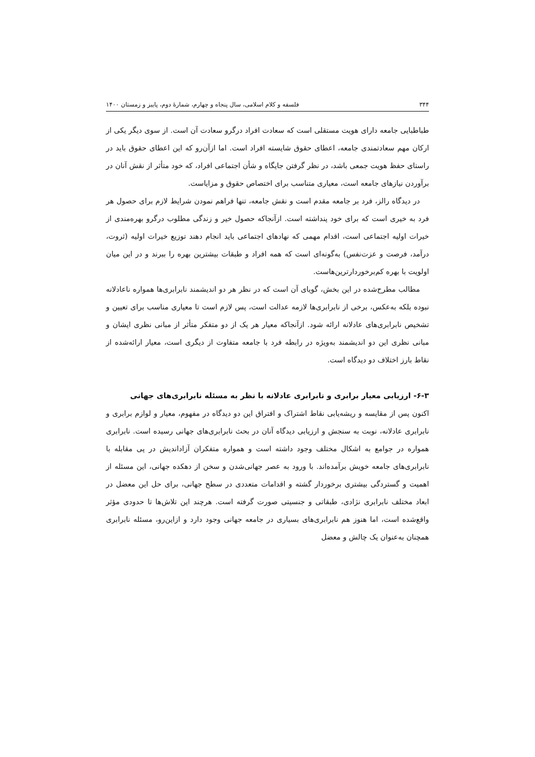۳۴۴ فلسفه و کلام اسلامی، سال پنجاه و چهارم، شمارهٔ دوم، پاییز و زمستان ۱۴۰۰
طباطبایی جامعه دارای هویت مستقلی است که سعادت افراد درگرو سعادت آن است. از سوی دیگر یکی از ارکان مهم سعادتمندی جامعه، اعطای حقوق شایسته افراد است. اما ازآن‌رو که این اعطای حقوق باید در راستای حفظ هویت جمعی باشد، در نظر گرفتن جایگاه و شأن اجتماعی افراد، که خود متأثر از نقش آنان در برآوردن نیازهای جامعه است، معیاری متناسب برای اختصاص حقوق و مزایاست.
در دیدگاه رالز، فرد بر جامعه مقدم است و نقش جامعه، تنها فراهم نمودن شرایط لازم برای حصول هر فرد به خیری است که برای خود پنداشته است. ازآنجاکه حصول خیر و زندگی مطلوب درگرو بهره‌مندی از خیرات اولیه اجتماعی است، اقدام مهمی که نهادهای اجتماعی باید انجام دهند توزیع خیرات اولیه (ثروت، درآمد، فرصت و عزت‌نفس) به‌گونه‌ای است که همه افراد و طبقات بیشترین بهره را ببرند و در این میان اولویت با بهره کم‌برخوردارترین‌هاست.
مطالب مطرح‌شده در این بخش، گویای آن است که در نظر هر دو اندیشمند نابرابری‌ها همواره ناعادلانه نبوده بلکه به‌عکس، برخی از نابرابری‌ها لازمه عدالت است، پس لازم است تا معیاری مناسب برای تعیین و تشخیص نابرابری‌های عادلانه ارائه شود. ازآنجاکه معیار هر یک از دو متفکر متأثر از مبانی نظری ایشان و مبانی نظری این دو اندیشمند به‌ویژه در رابطه فرد با جامعه متفاوت از دیگری است، معیار ارائه‌شده از نقاط بارز اختلاف دو دیدگاه است.
۶-۳- ارزیابی معیار برابری و نابرابری عادلانه با نظر به مسئله نابرابری‌های جهانی
اکنون پس از مقایسه و ریشه‌یابی نقاط اشتراک و افتراق این دو دیدگاه در مفهوم، معیار و لوازم برابری و نابرابری عادلانه، نوبت به سنجش و ارزیابی دیدگاه آنان در بحث نابرابری‌های جهانی رسیده است. نابرابری همواره در جوامع به اشکال مختلف وجود داشته است و همواره متفکران آزاداندیش در پی مقابله با نابرابری‌های جامعه خویش برآمده‌اند. با ورود به عصر جهانی‌شدن و سخن از دهکده جهانی، این مسئله از اهمیت و گستردگی بیشتری برخوردار گشته و اقدامات متعددی در سطح جهانی، برای حل این معضل در ابعاد مختلف نابرابری نژادی، طبقاتی و جنسیتی صورت گرفته است. هرچند این تلاش‌ها تا حدودی مؤثر واقع‌شده است، اما هنوز هم نابرابری‌های بسیاری در جامعه جهانی وجود دارد و ازاین‌رو، مسئله نابرابری همچنان به‌عنوان یک چالش و معضل